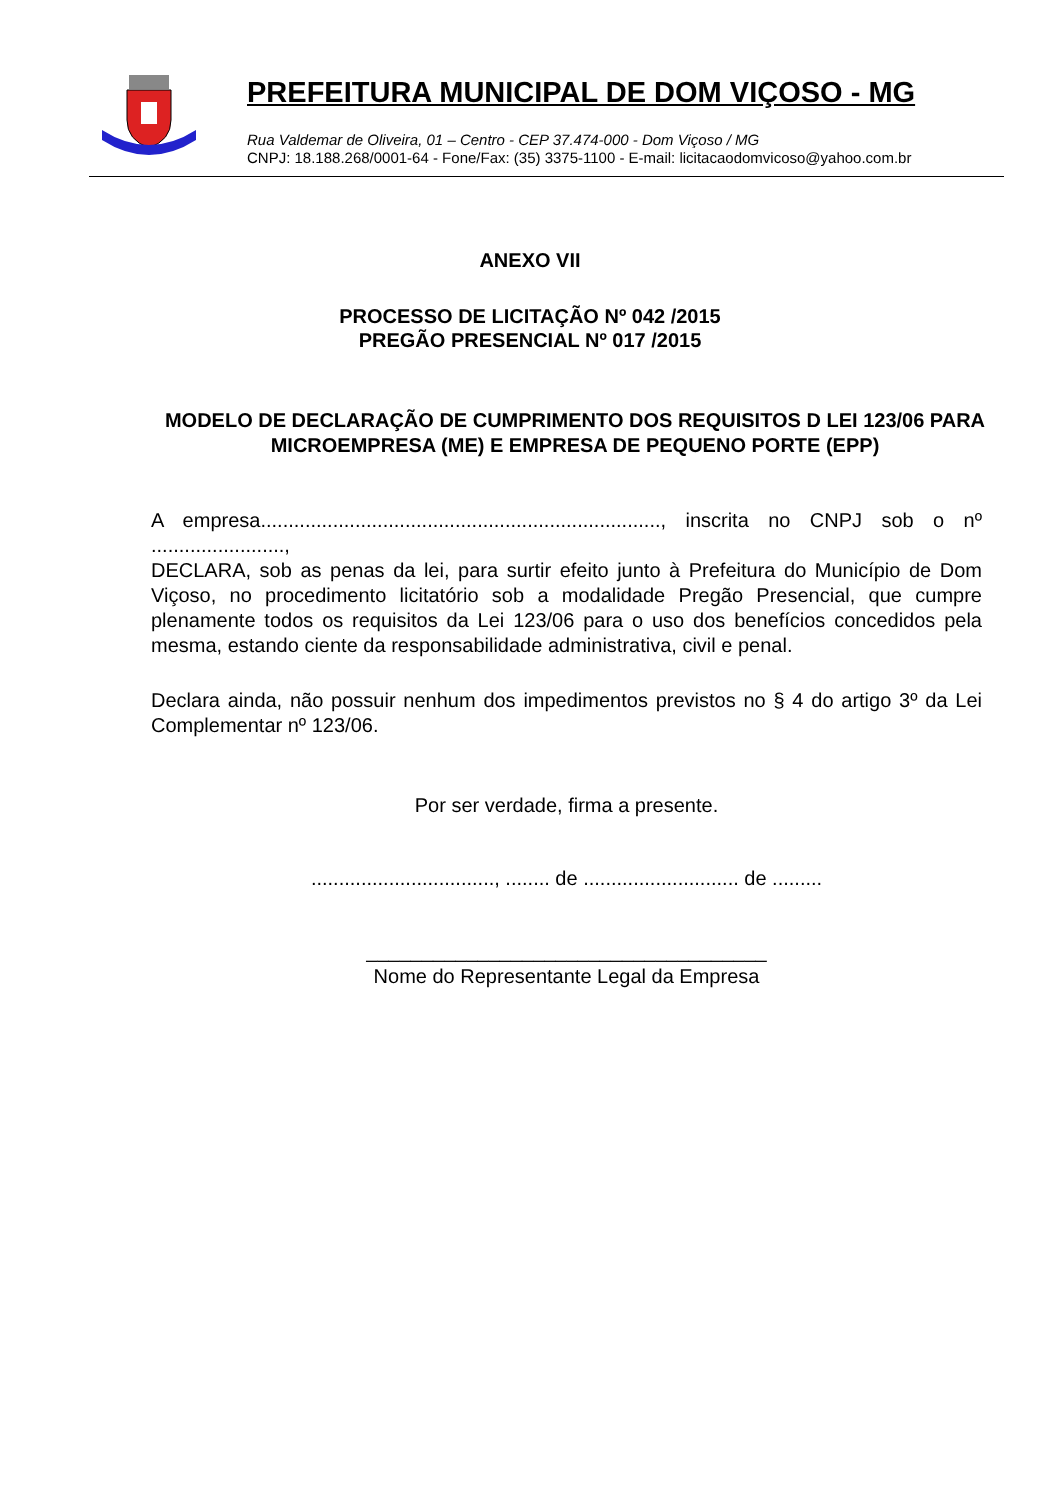PREFEITURA MUNICIPAL DE DOM VIÇOSO - MG
Rua Valdemar de Oliveira, 01 – Centro - CEP 37.474-000 - Dom Viçoso / MG
CNPJ: 18.188.268/0001-64 - Fone/Fax: (35) 3375-1100 - E-mail: licitacaodomvicoso@yahoo.com.br
ANEXO VII
PROCESSO DE LICITAÇÃO Nº 042 /2015
PREGÃO PRESENCIAL Nº 017 /2015
MODELO DE DECLARAÇÃO DE CUMPRIMENTO DOS REQUISITOS D LEI 123/06 PARA MICROEMPRESA (ME) E EMPRESA DE PEQUENO PORTE (EPP)
A empresa........................................................................, inscrita no CNPJ sob o nº ........................,
DECLARA, sob as penas da lei, para surtir efeito junto à Prefeitura do Município de Dom Viçoso, no procedimento licitatório sob a modalidade Pregão Presencial, que cumpre plenamente todos os requisitos da Lei 123/06 para o uso dos benefícios concedidos pela mesma, estando ciente da responsabilidade administrativa, civil e penal.
Declara ainda, não possuir nenhum dos impedimentos previstos no § 4 do artigo 3º da Lei Complementar nº 123/06.
Por ser verdade, firma a presente.
................................., ........ de ............................ de .........
____________________________________
Nome do Representante Legal da Empresa